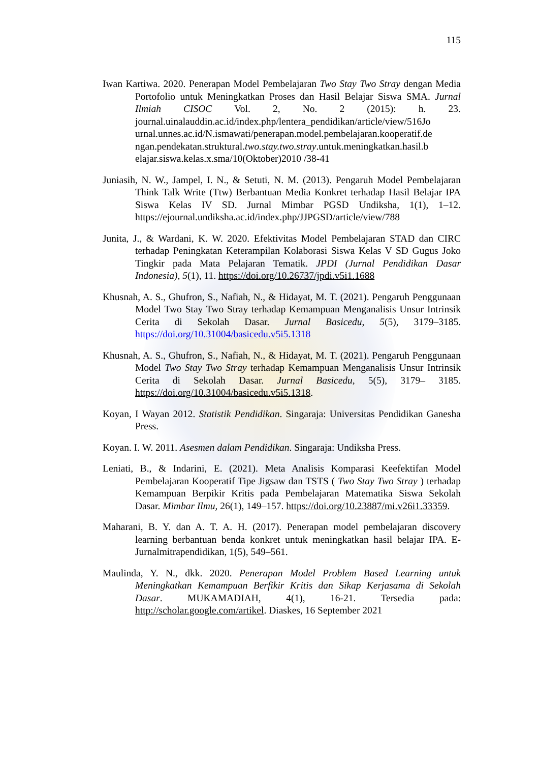115
Iwan Kartiwa. 2020. Penerapan Model Pembelajaran Two Stay Two Stray dengan Media Portofolio untuk Meningkatkan Proses dan Hasil Belajar Siswa SMA. Jurnal Ilmiah CISOC Vol. 2, No. 2 (2015): h. 23. journal.uinalauddin.ac.id/index.php/lentera_pendidikan/article/view/516Jo urnal.unnes.ac.id/N.ismawati/penerapan.model.pembelajaran.kooperatif.de ngan.pendekatan.struktural.two.stay.two.stray.untuk.meningkatkan.hasil.b elajar.siswa.kelas.x.sma/10(Oktober)2010 /38-41
Juniasih, N. W., Jampel, I. N., & Setuti, N. M. (2013). Pengaruh Model Pembelajaran Think Talk Write (Ttw) Berbantuan Media Konkret terhadap Hasil Belajar IPA Siswa Kelas IV SD. Jurnal Mimbar PGSD Undiksha, 1(1), 1–12. https://ejournal.undiksha.ac.id/index.php/JJPGSD/article/view/788
Junita, J., & Wardani, K. W. 2020. Efektivitas Model Pembelajaran STAD dan CIRC terhadap Peningkatan Keterampilan Kolaborasi Siswa Kelas V SD Gugus Joko Tingkir pada Mata Pelajaran Tematik. JPDI (Jurnal Pendidikan Dasar Indonesia), 5(1), 11. https://doi.org/10.26737/jpdi.v5i1.1688
Khusnah, A. S., Ghufron, S., Nafiah, N., & Hidayat, M. T. (2021). Pengaruh Penggunaan Model Two Stay Two Stray terhadap Kemampuan Menganalisis Unsur Intrinsik Cerita di Sekolah Dasar. Jurnal Basicedu, 5(5), 3179–3185. https://doi.org/10.31004/basicedu.v5i5.1318
Khusnah, A. S., Ghufron, S., Nafiah, N., & Hidayat, M. T. (2021). Pengaruh Penggunaan Model Two Stay Two Stray terhadap Kemampuan Menganalisis Unsur Intrinsik Cerita di Sekolah Dasar. Jurnal Basicedu, 5(5), 3179– 3185. https://doi.org/10.31004/basicedu.v5i5.1318.
Koyan, I Wayan 2012. Statistik Pendidikan. Singaraja: Universitas Pendidikan Ganesha Press.
Koyan. I. W. 2011. Asesmen dalam Pendidikan. Singaraja: Undiksha Press.
Leniati, B., & Indarini, E. (2021). Meta Analisis Komparasi Keefektifan Model Pembelajaran Kooperatif Tipe Jigsaw dan TSTS ( Two Stay Two Stray ) terhadap Kemampuan Berpikir Kritis pada Pembelajaran Matematika Siswa Sekolah Dasar. Mimbar Ilmu, 26(1), 149–157. https://doi.org/10.23887/mi.v26i1.33359.
Maharani, B. Y. dan A. T. A. H. (2017). Penerapan model pembelajaran discovery learning berbantuan benda konkret untuk meningkatkan hasil belajar IPA. E-Jurnalmitrapendidikan, 1(5), 549–561.
Maulinda, Y. N., dkk. 2020. Penerapan Model Problem Based Learning untuk Meningkatkan Kemampuan Berfikir Kritis dan Sikap Kerjasama di Sekolah Dasar. MUKAMADIAH, 4(1), 16-21. Tersedia pada: http://scholar.google.com/artikel. Diaskes, 16 September 2021